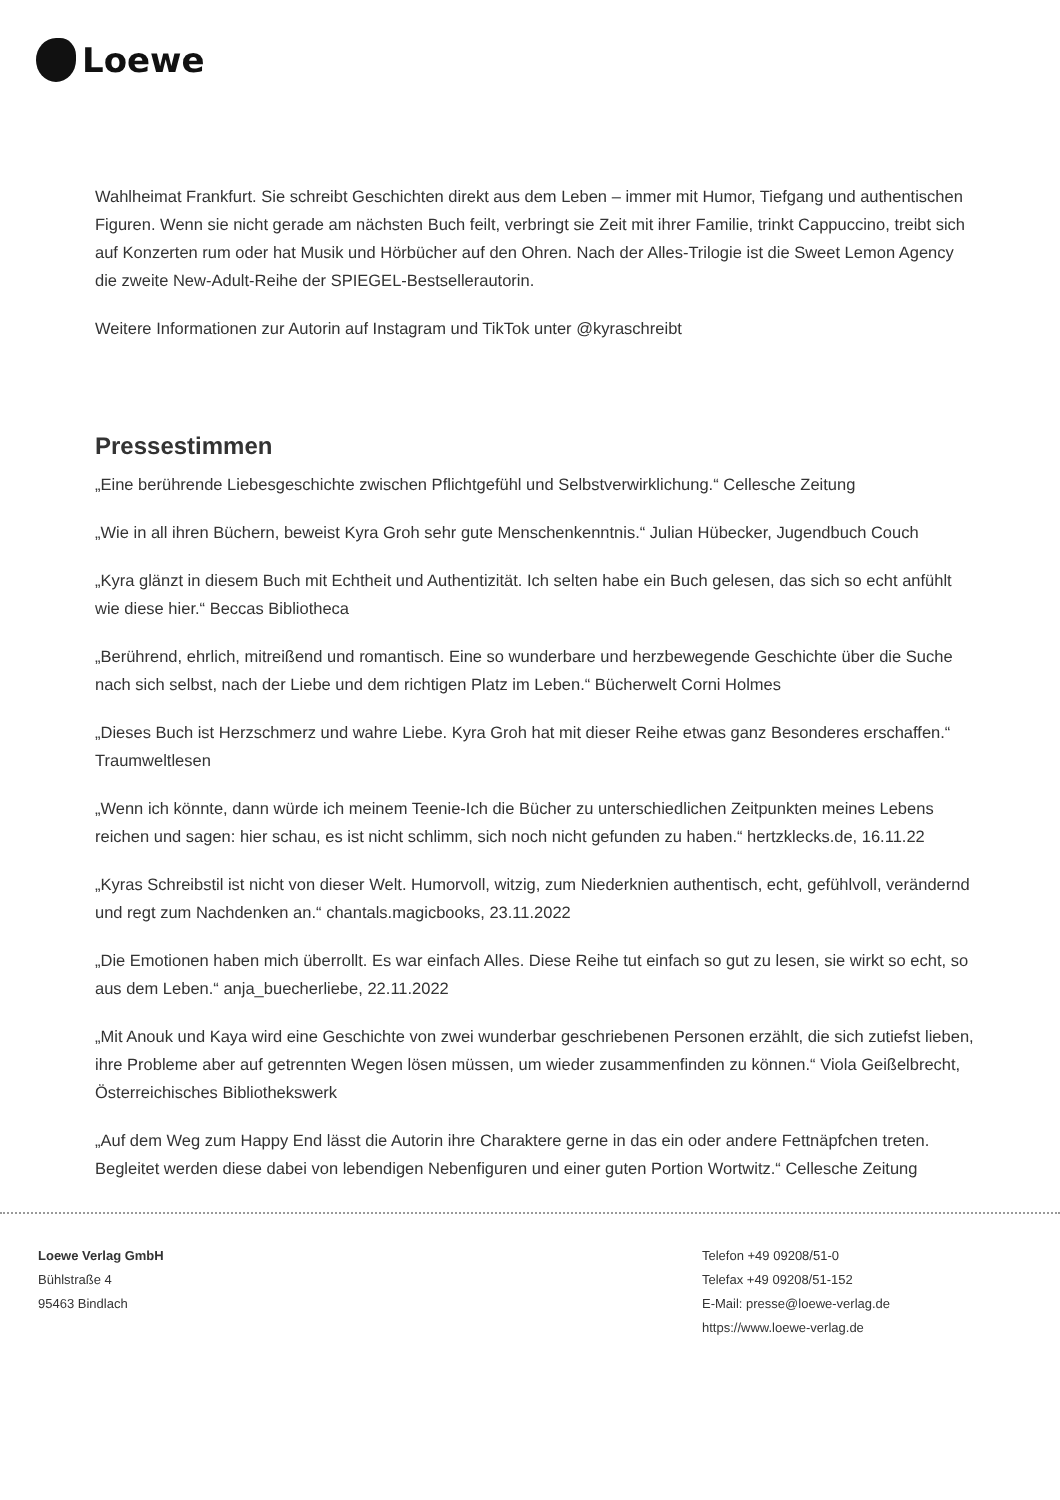Loewe
Wahlheimat Frankfurt. Sie schreibt Geschichten direkt aus dem Leben – immer mit Humor, Tiefgang und authentischen Figuren. Wenn sie nicht gerade am nächsten Buch feilt, verbringt sie Zeit mit ihrer Familie, trinkt Cappuccino, treibt sich auf Konzerten rum oder hat Musik und Hörbücher auf den Ohren. Nach der Alles-Trilogie ist die Sweet Lemon Agency die zweite New-Adult-Reihe der SPIEGEL-Bestsellerautorin.
Weitere Informationen zur Autorin auf Instagram und TikTok unter @kyraschreibt
Pressestimmen
„Eine berührende Liebesgeschichte zwischen Pflichtgefühl und Selbstverwirklichung.“ Cellesche Zeitung
„Wie in all ihren Büchern, beweist Kyra Groh sehr gute Menschenkenntnis.“ Julian Hübecker, Jugendbuch Couch
„Kyra glänzt in diesem Buch mit Echtheit und Authentizität. Ich selten habe ein Buch gelesen, das sich so echt anfühlt wie diese hier.“ Beccas Bibliotheca
„Berührend, ehrlich, mitreißend und romantisch. Eine so wunderbare und herzbewegende Geschichte über die Suche nach sich selbst, nach der Liebe und dem richtigen Platz im Leben.“ Bücherwelt Corni Holmes
„Dieses Buch ist Herzschmerz und wahre Liebe. Kyra Groh hat mit dieser Reihe etwas ganz Besonderes erschaffen.“ Traumweltlesen
„Wenn ich könnte, dann würde ich meinem Teenie-Ich die Bücher zu unterschiedlichen Zeitpunkten meines Lebens reichen und sagen: hier schau, es ist nicht schlimm, sich noch nicht gefunden zu haben.“ hertzklecks.de, 16.11.22
„Kyras Schreibstil ist nicht von dieser Welt. Humorvoll, witzig, zum Niederknien authentisch, echt, gefühlvoll, verändernd und regt zum Nachdenken an.“ chantals.magicbooks, 23.11.2022
„Die Emotionen haben mich überrollt. Es war einfach Alles. Diese Reihe tut einfach so gut zu lesen, sie wirkt so echt, so aus dem Leben.“ anja_buecherliebe, 22.11.2022
„Mit Anouk und Kaya wird eine Geschichte von zwei wunderbar geschriebenen Personen erzählt, die sich zutiefst lieben, ihre Probleme aber auf getrennten Wegen lösen müssen, um wieder zusammenfinden zu können.“ Viola Geißelbrecht, Österreichisches Bibliothekswerk
„Auf dem Weg zum Happy End lässt die Autorin ihre Charaktere gerne in das ein oder andere Fettnäpfchen treten. Begleitet werden diese dabei von lebendigen Nebenfiguren und einer guten Portion Wortwitz.“ Cellesche Zeitung
Loewe Verlag GmbH
Bühlstraße 4
95463 Bindlach
Telefon +49 09208/51-0
Telefax +49 09208/51-152
E-Mail: presse@loewe-verlag.de
https://www.loewe-verlag.de